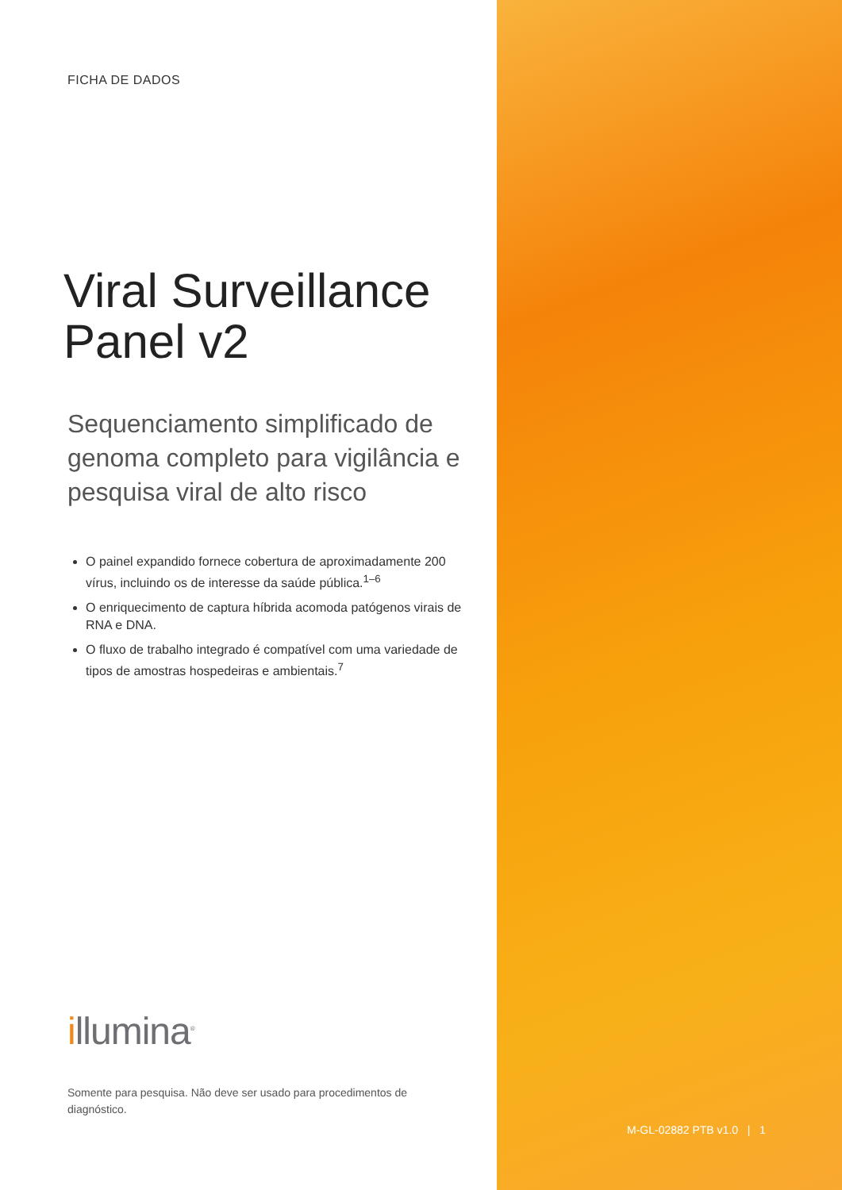FICHA DE DADOS
Viral Surveillance Panel v2
Sequenciamento simplificado de genoma completo para vigilância e pesquisa viral de alto risco
O painel expandido fornece cobertura de aproximadamente 200 vírus, incluindo os de interesse da saúde pública.<sup>1–6</sup>
O enriquecimento de captura híbrida acomoda patógenos virais de RNA e DNA.
O fluxo de trabalho integrado é compatível com uma variedade de tipos de amostras hospedeiras e ambientais.<sup>7</sup>
illumina<sup>®</sup>
Somente para pesquisa. Não deve ser usado para procedimentos de diagnóstico.
M-GL-02882 PTB v1.0 | 1